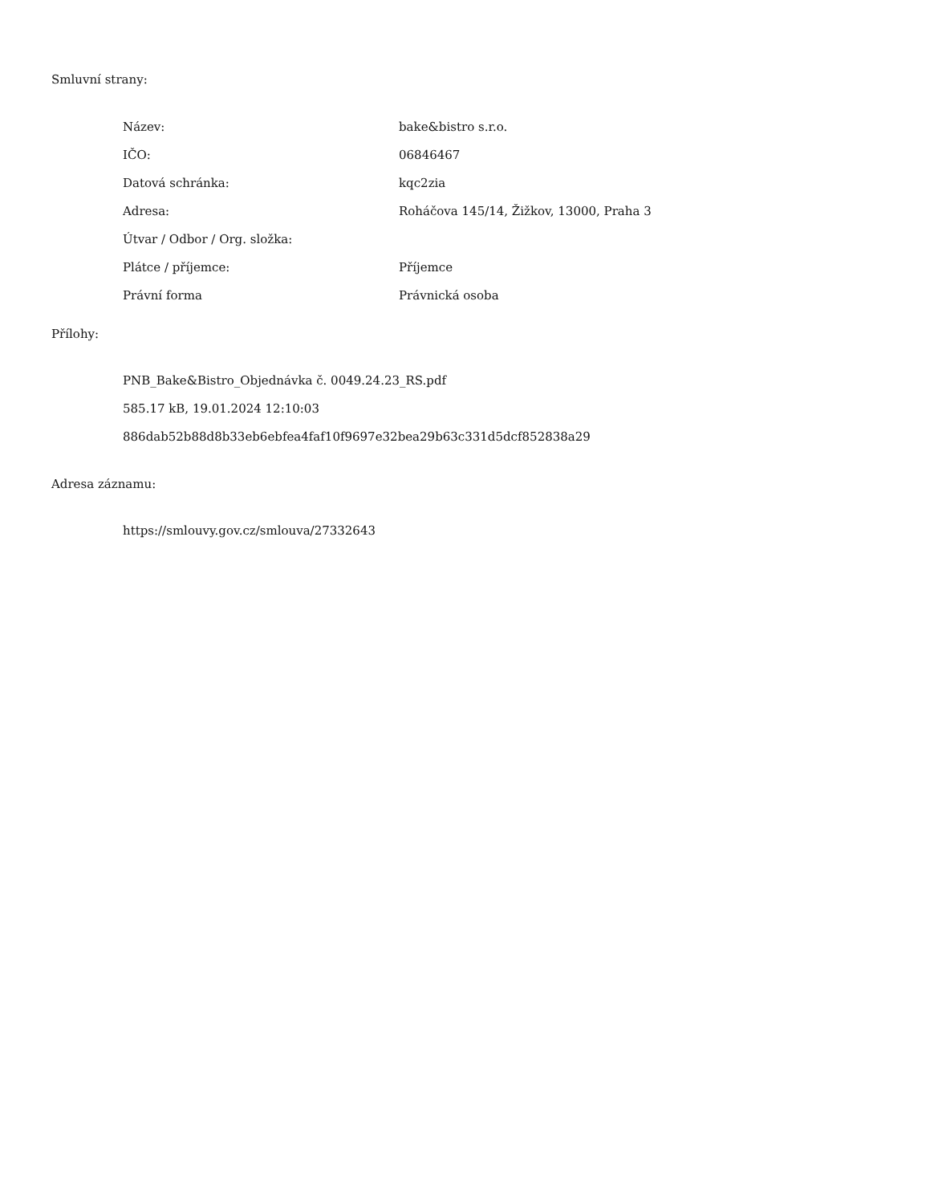Smluvní strany:
| Název: | bake&bistro s.r.o. |
| IČO: | 06846467 |
| Datová schránka: | kqc2zia |
| Adresa: | Roháčova 145/14, Žižkov, 13000, Praha 3 |
| Útvar / Odbor / Org. složka: | |
| Plátce / příjemce: | Příjemce |
| Právní forma | Právnická osoba |
Přílohy:
PNB_Bake&Bistro_Objednávka č. 0049.24.23_RS.pdf
585.17 kB, 19.01.2024 12:10:03
886dab52b88d8b33eb6ebfea4faf10f9697e32bea29b63c331d5dcf852838a29
Adresa záznamu:
https://smlouvy.gov.cz/smlouva/27332643